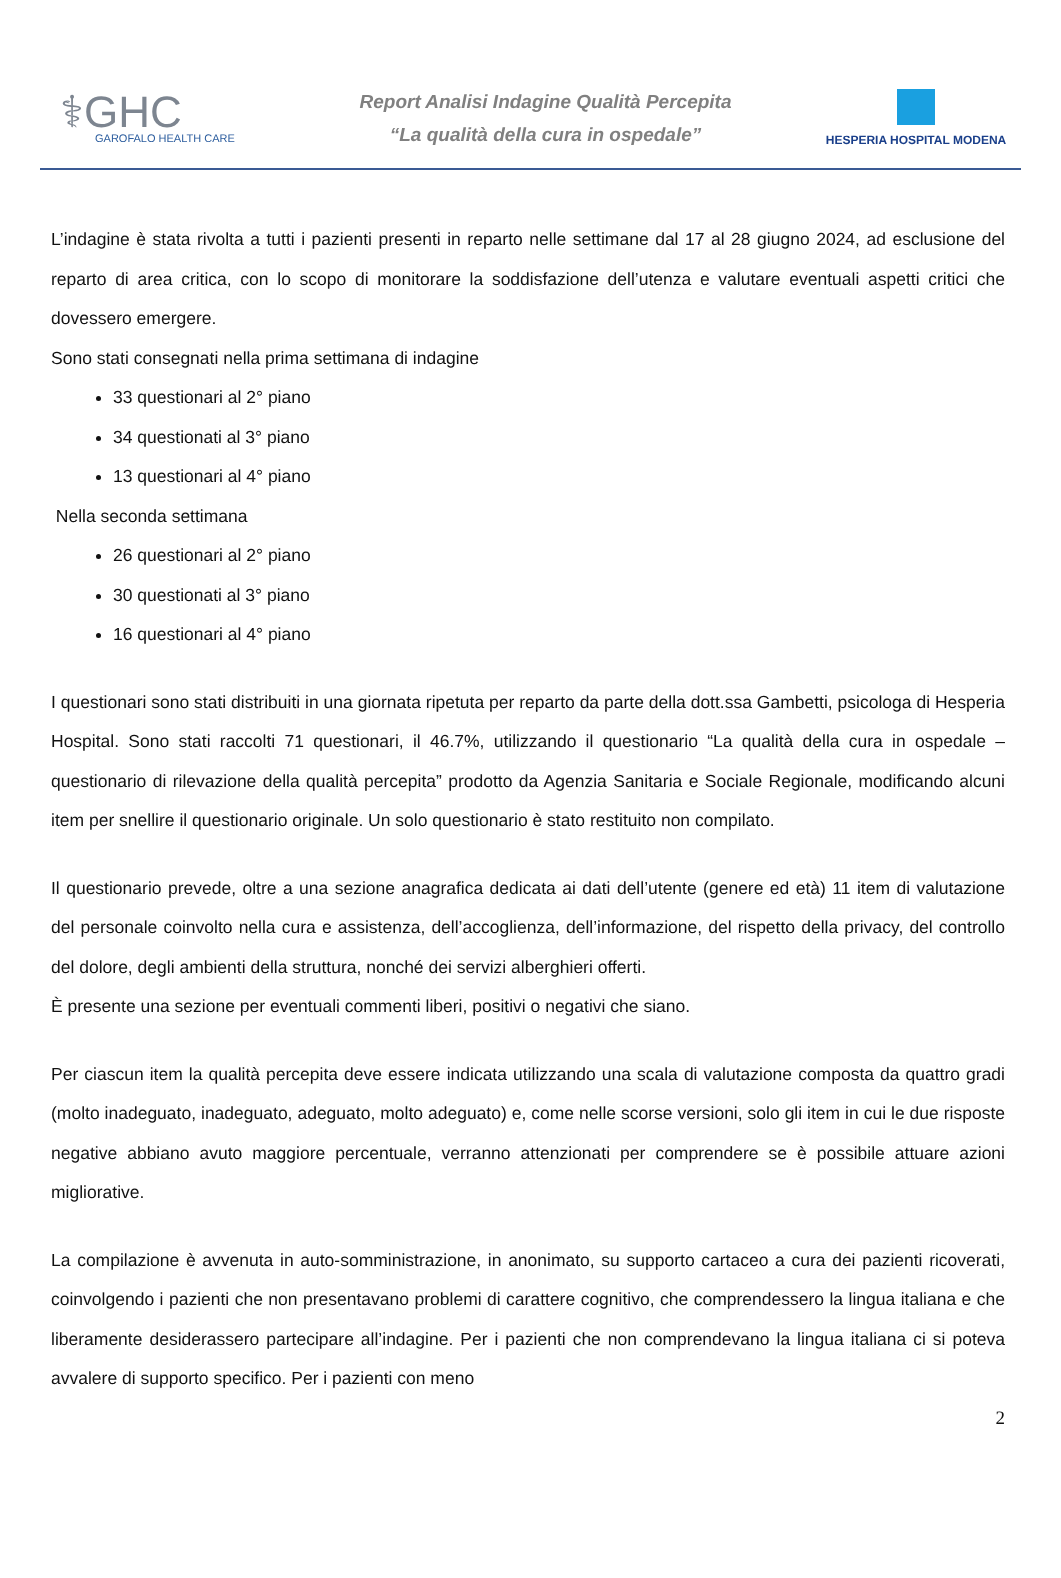⚕GHC
GAROFALO HEALTH CARE
Report Analisi Indagine Qualità Percepita
“La qualità della cura in ospedale”
HESPERIA HOSPITAL MODENA
L’indagine è stata rivolta a tutti i pazienti presenti in reparto nelle settimane dal 17 al 28 giugno 2024, ad esclusione del reparto di area critica, con lo scopo di monitorare la soddisfazione dell’utenza e valutare eventuali aspetti critici che dovessero emergere.
Sono stati consegnati nella prima settimana di indagine
33 questionari al 2° piano
34 questionati al 3° piano
13 questionari al 4° piano
Nella seconda settimana
26 questionari al 2° piano
30 questionati al 3° piano
16 questionari al 4° piano
I questionari sono stati distribuiti in una giornata ripetuta per reparto da parte della dott.ssa Gambetti, psicologa di Hesperia Hospital. Sono stati raccolti 71 questionari, il 46.7%, utilizzando il questionario “La qualità della cura in ospedale – questionario di rilevazione della qualità percepita” prodotto da Agenzia Sanitaria e Sociale Regionale, modificando alcuni item per snellire il questionario originale. Un solo questionario è stato restituito non compilato.
Il questionario prevede, oltre a una sezione anagrafica dedicata ai dati dell’utente (genere ed età) 11 item di valutazione del personale coinvolto nella cura e assistenza, dell’accoglienza, dell’informazione, del rispetto della privacy, del controllo del dolore, degli ambienti della struttura, nonché dei servizi alberghieri offerti.
È presente una sezione per eventuali commenti liberi, positivi o negativi che siano.
Per ciascun item la qualità percepita deve essere indicata utilizzando una scala di valutazione composta da quattro gradi (molto inadeguato, inadeguato, adeguato, molto adeguato) e, come nelle scorse versioni, solo gli item in cui le due risposte negative abbiano avuto maggiore percentuale, verranno attenzionati per comprendere se è possibile attuare azioni migliorative.
La compilazione è avvenuta in auto-somministrazione, in anonimato, su supporto cartaceo a cura dei pazienti ricoverati, coinvolgendo i pazienti che non presentavano problemi di carattere cognitivo, che comprendessero la lingua italiana e che liberamente desiderassero partecipare all’indagine. Per i pazienti che non comprendevano la lingua italiana ci si poteva avvalere di supporto specifico. Per i pazienti con meno
2